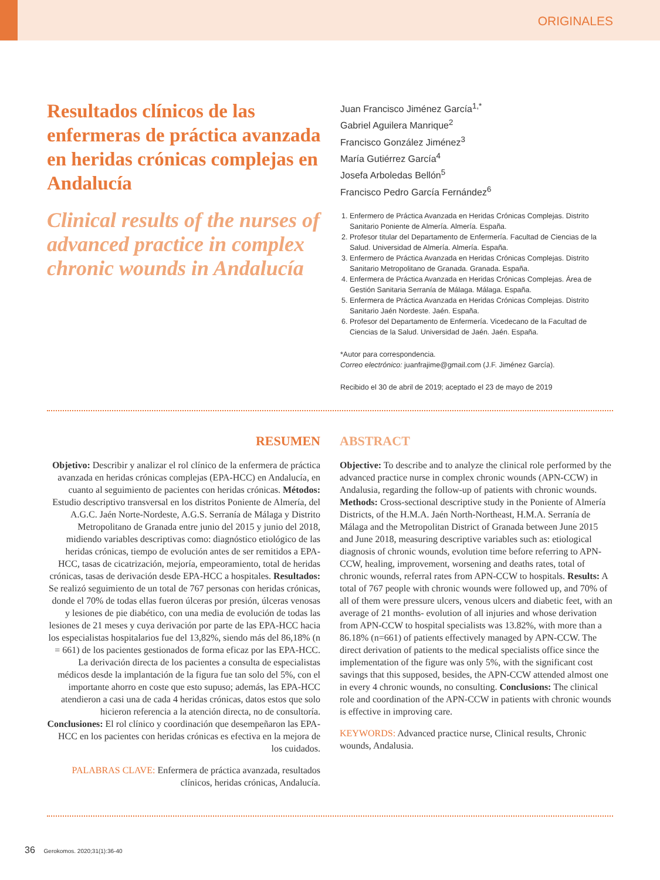ORIGINALES
Resultados clínicos de las enfermeras de práctica avanzada en heridas crónicas complejas en Andalucía
Clinical results of the nurses of advanced practice in complex chronic wounds in Andalucía
Juan Francisco Jiménez García<sup>1,*</sup>
Gabriel Aguilera Manrique<sup>2</sup>
Francisco González Jiménez<sup>3</sup>
María Gutiérrez García<sup>4</sup>
Josefa Arboledas Bellón<sup>5</sup>
Francisco Pedro García Fernández<sup>6</sup>
1. Enfermero de Práctica Avanzada en Heridas Crónicas Complejas. Distrito Sanitario Poniente de Almería. Almería. España.
2. Profesor titular del Departamento de Enfermería. Facultad de Ciencias de la Salud. Universidad de Almería. Almería. España.
3. Enfermero de Práctica Avanzada en Heridas Crónicas Complejas. Distrito Sanitario Metropolitano de Granada. Granada. España.
4. Enfermera de Práctica Avanzada en Heridas Crónicas Complejas. Área de Gestión Sanitaria Serranía de Málaga. Málaga. España.
5. Enfermera de Práctica Avanzada en Heridas Crónicas Complejas. Distrito Sanitario Jaén Nordeste. Jaén. España.
6. Profesor del Departamento de Enfermería. Vicedecano de la Facultad de Ciencias de la Salud. Universidad de Jaén. Jaén. España.
*Autor para correspondencia.
Correo electrónico: juanfrajime@gmail.com (J.F. Jiménez García).
Recibido el 30 de abril de 2019; aceptado el 23 de mayo de 2019
RESUMEN
Objetivo: Describir y analizar el rol clínico de la enfermera de práctica avanzada en heridas crónicas complejas (EPA-HCC) en Andalucía, en cuanto al seguimiento de pacientes con heridas crónicas. Métodos: Estudio descriptivo transversal en los distritos Poniente de Almería, del A.G.C. Jaén Norte-Nordeste, A.G.S. Serranía de Málaga y Distrito Metropolitano de Granada entre junio del 2015 y junio del 2018, midiendo variables descriptivas como: diagnóstico etiológico de las heridas crónicas, tiempo de evolución antes de ser remitidos a EPA-HCC, tasas de cicatrización, mejoría, empeoramiento, total de heridas crónicas, tasas de derivación desde EPA-HCC a hospitales. Resultados: Se realizó seguimiento de un total de 767 personas con heridas crónicas, donde el 70% de todas ellas fueron úlceras por presión, úlceras venosas y lesiones de pie diabético, con una media de evolución de todas las lesiones de 21 meses y cuya derivación por parte de las EPA-HCC hacia los especialistas hospitalarios fue del 13,82%, siendo más del 86,18% (n = 661) de los pacientes gestionados de forma eficaz por las EPA-HCC. La derivación directa de los pacientes a consulta de especialistas médicos desde la implantación de la figura fue tan solo del 5%, con el importante ahorro en coste que esto supuso; además, las EPA-HCC atendieron a casi una de cada 4 heridas crónicas, datos estos que solo hicieron referencia a la atención directa, no de consultoría. Conclusiones: El rol clínico y coordinación que desempeñaron las EPA-HCC en los pacientes con heridas crónicas es efectiva en la mejora de los cuidados.
PALABRAS CLAVE: Enfermera de práctica avanzada, resultados clínicos, heridas crónicas, Andalucía.
ABSTRACT
Objective: To describe and to analyze the clinical role performed by the advanced practice nurse in complex chronic wounds (APN-CCW) in Andalusia, regarding the follow-up of patients with chronic wounds. Methods: Cross-sectional descriptive study in the Poniente of Almería Districts, of the H.M.A. Jaén North-Northeast, H.M.A. Serranía de Málaga and the Metropolitan District of Granada between June 2015 and June 2018, measuring descriptive variables such as: etiological diagnosis of chronic wounds, evolution time before referring to APN-CCW, healing, improvement, worsening and deaths rates, total of chronic wounds, referral rates from APN-CCW to hospitals. Results: A total of 767 people with chronic wounds were followed up, and 70% of all of them were pressure ulcers, venous ulcers and diabetic feet, with an average of 21 months- evolution of all injuries and whose derivation from APN-CCW to hospital specialists was 13.82%, with more than a 86.18% (n=661) of patients effectively managed by APN-CCW. The direct derivation of patients to the medical specialists office since the implementation of the figure was only 5%, with the significant cost savings that this supposed, besides, the APN-CCW attended almost one in every 4 chronic wounds, no consulting. Conclusions: The clinical role and coordination of the APN-CCW in patients with chronic wounds is effective in improving care.
KEYWORDS: Advanced practice nurse, Clinical results, Chronic wounds, Andalusia.
36 Gerokomos. 2020;31(1):36-40